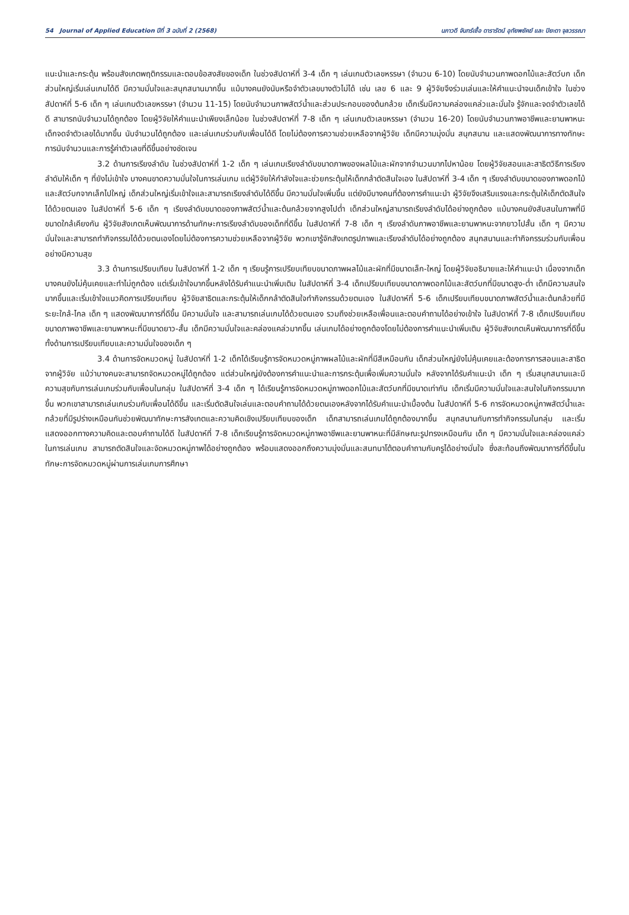54 Journal of Applied Education ปีที่ 3 ฉบับที่ 2 (2568) นภาวดี จันทร์เชื้อ ดารารัตน์ อุทัยพยัคฆ์ และ ปิยะดา จุลวรรณา
แนะนำและกระตุ้น พร้อมสังเกตพฤติกรรมและตอบข้อสงสัยของเด็ก ในช่วงสัปดาห์ที่ 3-4 เด็ก ๆ เล่นเกมตัวเลขหรรษา (จำนวน 6-10) โดยนับจำนวนภาพดอกไม้และสัตว์บก เด็กส่วนใหญ่เริ่มเล่นเกมได้ดี มีความมั่นใจและสนุกสนานมากขึ้น แม้บางคนยังนับหรือจำตัวเลขบางตัวไม่ได้ เช่น เลข 6 และ 9 ผู้วิจัยจึงร่วมเล่นและให้คำแนะนำจนเด็กเข้าใจ ในช่วงสัปดาห์ที่ 5-6 เด็ก ๆ เล่นเกมตัวเลขหรรษา (จำนวน 11-15) โดยนับจำนวนภาพสัตว์น้ำและส่วนประกอบของต้นกล้วย เด็กเริ่มมีความคล่องแคล่วและมั่นใจ รู้จักและจดจำตัวเลขได้ดี สามารถนับจำนวนได้ถูกต้อง โดยผู้วิจัยให้คำแนะนำเพียงเล็กน้อย ในช่วงสัปดาห์ที่ 7-8 เด็ก ๆ เล่นเกมตัวเลขหรรษา (จำนวน 16-20) โดยนับจำนวนภาพอาชีพและยานพาหนะ เด็กจดจำตัวเลขได้มากขึ้น นับจำนวนได้ถูกต้อง และเล่นเกมร่วมกับเพื่อนได้ดี โดยไม่ต้องการความช่วยเหลือจากผู้วิจัย เด็กมีความมุ่งมั่น สนุกสนาน และแสดงพัฒนาการทางทักษะการนับจำนวนและการรู้ค่าตัวเลขที่ดีขึ้นอย่างชัดเจน
3.2 ด้านการเรียงลำดับ ในช่วงสัปดาห์ที่ 1-2 เด็ก ๆ เล่นเกมเรียงลำดับขนาดภาพของผลไม้และผักจากจำนวนมากไปหาน้อย โดยผู้วิจัยสอนและสาธิตวิธีการเรียงลำดับให้เด็ก ๆ ที่ยังไม่เข้าใจ บางคนขาดความมั่นใจในการเล่นเกม แต่ผู้วิจัยให้กำลังใจและช่วยกระตุ้นให้เด็กกล้าตัดสินใจเอง ในสัปดาห์ที่ 3-4 เด็ก ๆ เรียงลำดับขนาดของภาพดอกไม้และสัตว์บกจากเล็กไปใหญ่ เด็กส่วนใหญ่เริ่มเข้าใจและสามารถเรียงลำดับได้ดีขึ้น มีความมั่นใจเพิ่มขึ้น แต่ยังมีบางคนที่ต้องการคำแนะนำ ผู้วิจัยจึงเสริมแรงและกระตุ้นให้เด็กตัดสินใจได้ด้วยตนเอง ในสัปดาห์ที่ 5-6 เด็ก ๆ เรียงลำดับขนาดของภาพสัตว์น้ำและต้นกล้วยจากสูงไปต่ำ เด็กส่วนใหญ่สามารถเรียงลำดับได้อย่างถูกต้อง แม้บางคนยังสับสนในภาพที่มีขนาดใกล้เคียงกัน ผู้วิจัยสังเกตเห็นพัฒนาการด้านทักษะการเรียงลำดับของเด็กที่ดีขึ้น ในสัปดาห์ที่ 7-8 เด็ก ๆ เรียงลำดับภาพอาชีพและยานพาหนะจากยาวไปสั้น เด็ก ๆ มีความมั่นใจและสามารถทำกิจกรรมได้ด้วยตนเองโดยไม่ต้องการความช่วยเหลือจากผู้วิจัย พวกเขารู้จักสังเกตรูปภาพและเรียงลำดับได้อย่างถูกต้อง สนุกสนานและทำกิจกรรมร่วมกับเพื่อนอย่างมีความสุข
3.3 ด้านการเปรียบเทียบ ในสัปดาห์ที่ 1-2 เด็ก ๆ เรียนรู้การเปรียบเทียบขนาดภาพผลไม้และผักที่มีขนาดเล็ก-ใหญ่ โดยผู้วิจัยอธิบายและให้คำแนะนำ เนื่องจากเด็กบางคนยังไม่คุ้นเคยและทำไม่ถูกต้อง แต่เริ่มเข้าใจมากขึ้นหลังได้รับคำแนะนำเพิ่มเติม ในสัปดาห์ที่ 3-4 เด็กเปรียบเทียบขนาดภาพดอกไม้และสัตว์บกที่มีขนาดสูง-ต่ำ เด็กมีความสนใจมากขึ้นและเริ่มเข้าใจแนวคิดการเปรียบเทียบ ผู้วิจัยสาธิตและกระตุ้นให้เด็กกล้าตัดสินใจทำกิจกรรมด้วยตนเอง ในสัปดาห์ที่ 5-6 เด็กเปรียบเทียบขนาดภาพสัตว์น้ำและต้นกล้วยที่มีระยะใกล้-ไกล เด็ก ๆ แสดงพัฒนาการที่ดีขึ้น มีความมั่นใจ และสามารถเล่นเกมได้ด้วยตนเอง รวมถึงช่วยเหลือเพื่อนและตอบคำถามได้อย่างเข้าใจ ในสัปดาห์ที่ 7-8 เด็กเปรียบเทียบขนาดภาพอาชีพและยานพาหนะที่มีขนาดยาว-สั้น เด็กมีความมั่นใจและคล่องแคล่วมากขึ้น เล่นเกมได้อย่างถูกต้องโดยไม่ต้องการคำแนะนำเพิ่มเติม ผู้วิจัยสังเกตเห็นพัฒนาการที่ดีขึ้นทั้งด้านการเปรียบเทียบและความมั่นใจของเด็ก ๆ
3.4 ด้านการจัดหมวดหมู่ ในสัปดาห์ที่ 1-2 เด็กได้เรียนรู้การจัดหมวดหมู่ภาพผลไม้และผักที่มีสีเหมือนกัน เด็กส่วนใหญ่ยังไม่คุ้นเคยและต้องการการสอนและสาธิตจากผู้วิจัย แม้ว่าบางคนจะสามารถจัดหมวดหมู่ได้ถูกต้อง แต่ส่วนใหญ่ยังต้องการคำแนะนำและการกระตุ้นเพื่อเพิ่มความมั่นใจ หลังจากได้รับคำแนะนำ เด็ก ๆ เริ่มสนุกสนานและมีความสุขกับการเล่นเกมร่วมกับเพื่อนในกลุ่ม ในสัปดาห์ที่ 3-4 เด็ก ๆ ได้เรียนรู้การจัดหมวดหมู่ภาพดอกไม้และสัตว์บกที่มีขนาดเท่ากัน เด็กเริ่มมีความมั่นใจและสนใจในกิจกรรมมากขึ้น พวกเขาสามารถเล่นเกมร่วมกับเพื่อนได้ดีขึ้น และเริ่มตัดสินใจเล่นและตอบคำถามได้ด้วยตนเองหลังจากได้รับคำแนะนำเบื้องต้น ในสัปดาห์ที่ 5-6 การจัดหมวดหมู่ภาพสัตว์น้ำและกล้วยที่มีรูปร่างเหมือนกันช่วยพัฒนาทักษะการสังเกตและความคิดเชิงเปรียบเทียบของเด็ก เด็กสามารถเล่นเกมได้ถูกต้องมากขึ้น สนุกสนานกับการทำกิจกรรมในกลุ่ม และเริ่มแสดงออกทางความคิดและตอบคำถามได้ดี ในสัปดาห์ที่ 7-8 เด็กเรียนรู้การจัดหมวดหมู่ภาพอาชีพและยานพาหนะที่มีลักษณะรูปทรงเหมือนกัน เด็ก ๆ มีความมั่นใจและคล่องแคล่วในการเล่นเกม สามารถตัดสินใจและจัดหมวดหมู่ภาพได้อย่างถูกต้อง พร้อมแสดงออกถึงความมุ่งมั่นและสนทนาโต้ตอบคำถามกับครูได้อย่างมั่นใจ ซึ่งสะท้อนถึงพัฒนาการที่ดีขึ้นในทักษะการจัดหมวดหมู่ผ่านการเล่นเกมการศึกษา